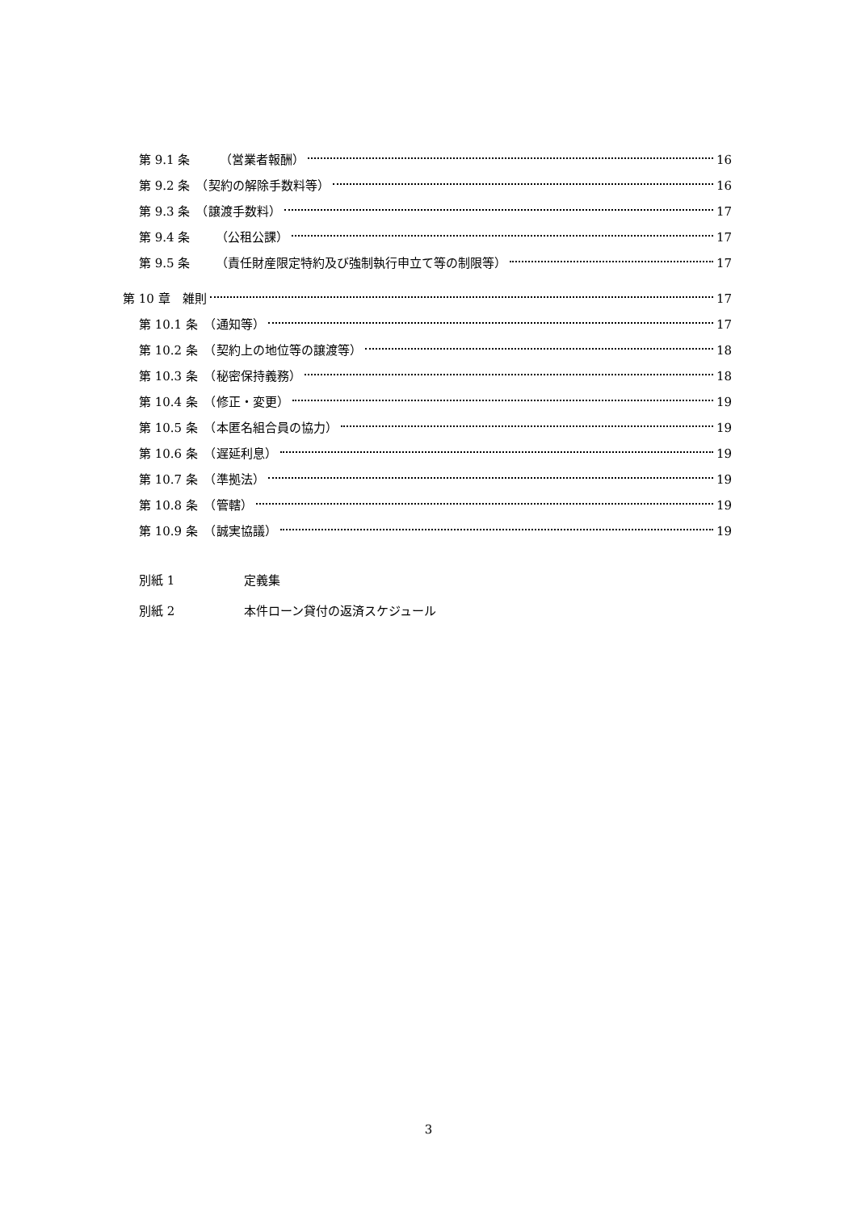第 9.1 条 （営業者報酬） 16
第 9.2 条　（契約の解除手数料等） 16
第 9.3 条　（譲渡手数料） 17
第 9.4 条 （公租公課） 17
第 9.5 条 （責任財産限定特約及び強制執行申立て等の制限等） 17
第 10 章　雑則 17
第 10.1 条　（通知等） 17
第 10.2 条　（契約上の地位等の譲渡等） 18
第 10.3 条　（秘密保持義務） 18
第 10.4 条　（修正・変更） 19
第 10.5 条　（本匿名組合員の協力） 19
第 10.6 条　（遅延利息） 19
第 10.7 条　（準拠法） 19
第 10.8 条　（管轄） 19
第 10.9 条　（誠実協議） 19
別紙 1 定義集
別紙 2 本件ローン貸付の返済スケジュール
3